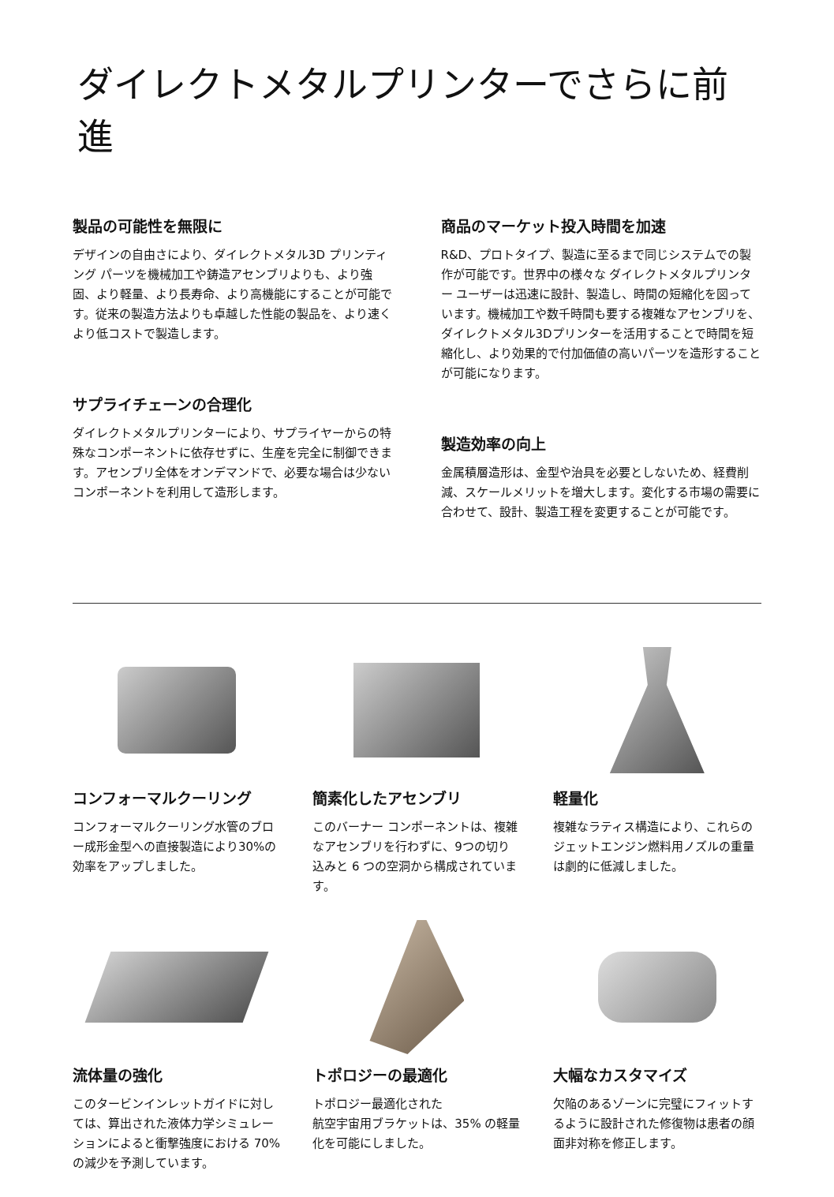ダイレクトメタルプリンターでさらに前進
製品の可能性を無限に
デザインの自由さにより、ダイレクトメタル3D プリンティング パーツを機械加工や鋳造アセンブリよりも、より強固、より軽量、より長寿命、より高機能にすることが可能です。従来の製造方法よりも卓越した性能の製品を、より速くより低コストで製造します。
サプライチェーンの合理化
ダイレクトメタルプリンターにより、サプライヤーからの特殊なコンポーネントに依存せずに、生産を完全に制御できます。アセンブリ全体をオンデマンドで、必要な場合は少ないコンポーネントを利用して造形します。
商品のマーケット投入時間を加速
R&D、プロトタイプ、製造に至るまで同じシステムでの製作が可能です。世界中の様々な ダイレクトメタルプリンター ユーザーは迅速に設計、製造し、時間の短縮化を図っています。機械加工や数千時間も要する複雑なアセンブリを、ダイレクトメタル3Dプリンターを活用することで時間を短縮化し、より効果的で付加価値の高いパーツを造形することが可能になります。
製造効率の向上
金属積層造形は、金型や治具を必要としないため、経費削減、スケールメリットを増大します。変化する市場の需要に合わせて、設計、製造工程を変更することが可能です。
コンフォーマルクーリング
コンフォーマルクーリング水管のブロー成形金型への直接製造により30%の効率をアップしました。
簡素化したアセンブリ
このバーナー コンポーネントは、複雑なアセンブリを行わずに、9つの切り込みと 6 つの空洞から構成されています。
軽量化
複雑なラティス構造により、これらのジェットエンジン燃料用ノズルの重量は劇的に低減しました。
流体量の強化
このタービンインレットガイドに対しては、算出された液体力学シミュレーションによると衝撃強度における 70% の減少を予測しています。
トポロジーの最適化
トポロジー最適化された
航空宇宙用ブラケットは、35% の軽量化を可能にしました。
大幅なカスタマイズ
欠陥のあるゾーンに完璧にフィットするように設計された修復物は患者の顔面非対称を修正します。